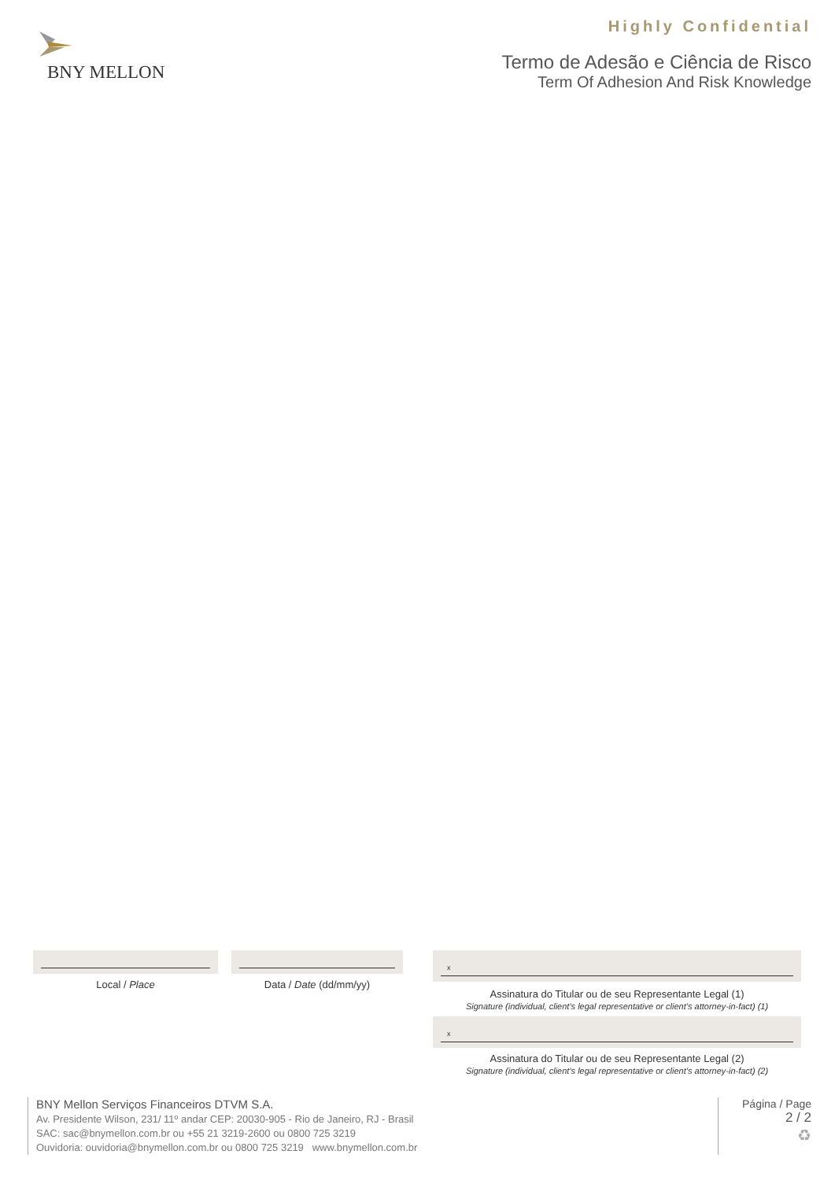BNY MELLON
Highly Confidential
Termo de Adesão e Ciência de Risco
Term Of Adhesion And Risk Knowledge
Local / Place Data / Date (dd/mm/yy)
x
Assinatura do Titular ou de seu Representante Legal (1)
Signature (individual, client’s legal representative or client’s attorney-in-fact) (1)
x
Assinatura do Titular ou de seu Representante Legal (2)
Signature (individual, client’s legal representative or client’s attorney-in-fact) (2)
BNY Mellon Serviços Financeiros DTVM S.A.
Av. Presidente Wilson, 231/ 11º andar CEP: 20030-905 - Rio de Janeiro, RJ - Brasil
SAC: sac@bnymellon.com.br ou +55 21 3219-2600 ou 0800 725 3219
Ouvidoria: ouvidoria@bnymellon.com.br ou 0800 725 3219 www.bnymellon.com.br
Página / Page
2 / 2
♻